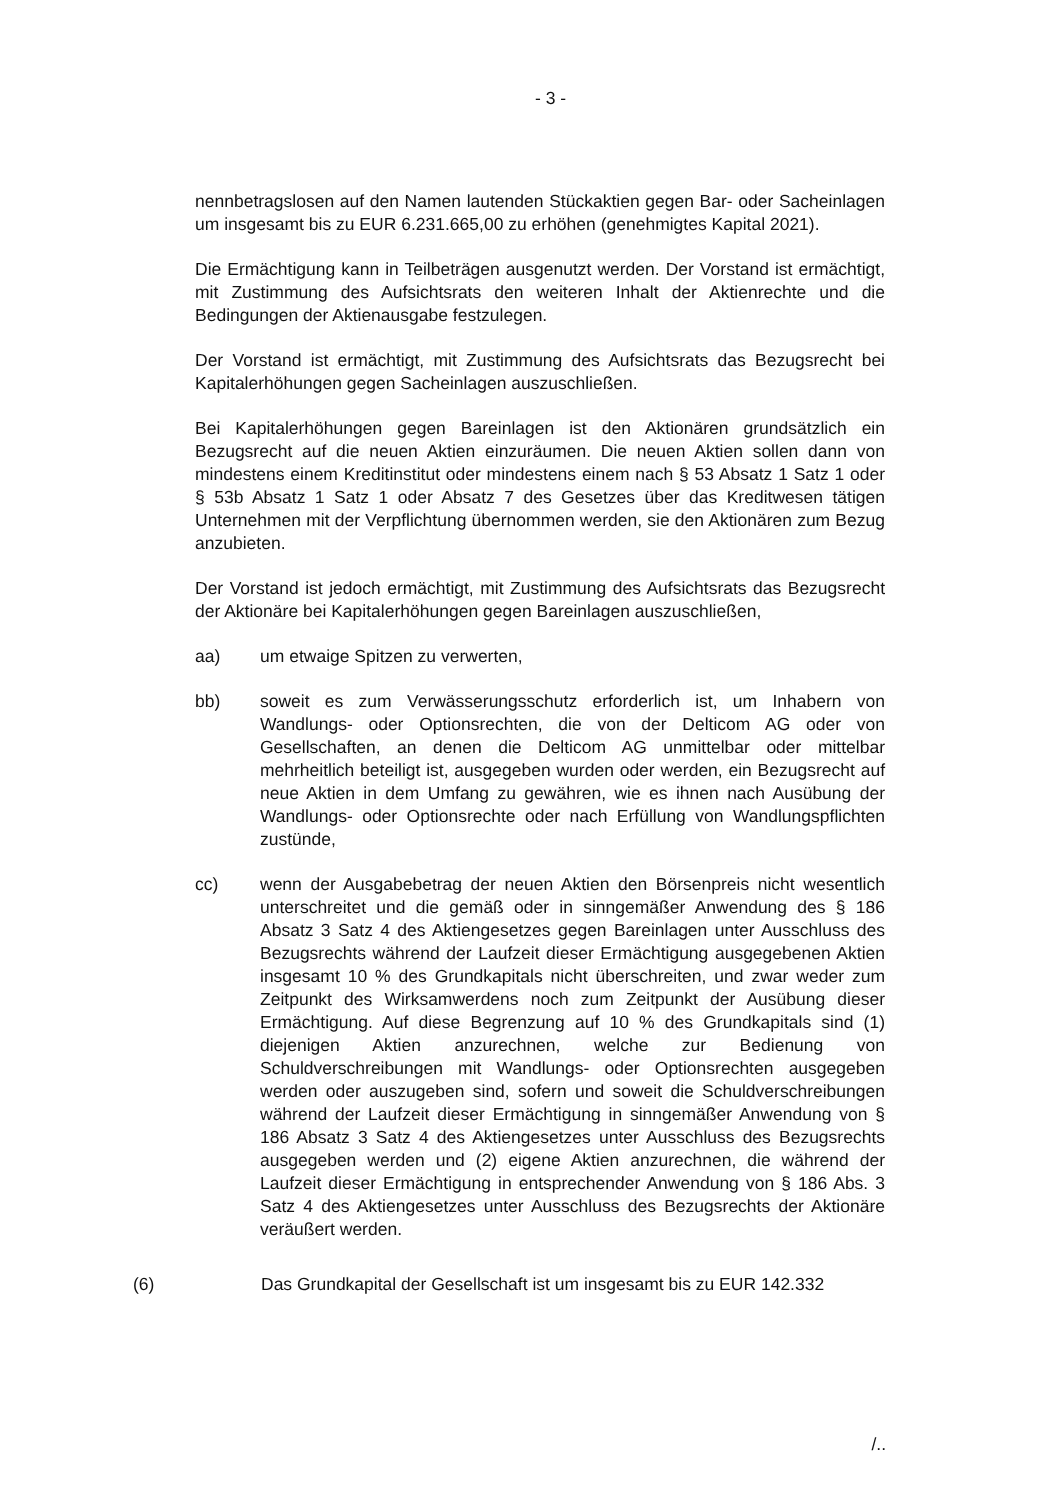- 3 -
nennbetragslosen auf den Namen lautenden Stückaktien gegen Bar- oder Sacheinlagen um insgesamt bis zu EUR 6.231.665,00 zu erhöhen (genehmigtes Kapital 2021).
Die Ermächtigung kann in Teilbeträgen ausgenutzt werden. Der Vorstand ist ermächtigt, mit Zustimmung des Aufsichtsrats den weiteren Inhalt der Aktienrechte und die Bedingungen der Aktienausgabe festzulegen.
Der Vorstand ist ermächtigt, mit Zustimmung des Aufsichtsrats das Bezugsrecht bei Kapitalerhöhungen gegen Sacheinlagen auszuschließen.
Bei Kapitalerhöhungen gegen Bareinlagen ist den Aktionären grundsätzlich ein Bezugsrecht auf die neuen Aktien einzuräumen. Die neuen Aktien sollen dann von mindestens einem Kreditinstitut oder mindestens einem nach § 53 Absatz 1 Satz 1 oder § 53b Absatz 1 Satz 1 oder Absatz 7 des Gesetzes über das Kreditwesen tätigen Unternehmen mit der Verpflichtung übernommen werden, sie den Aktionären zum Bezug anzubieten.
Der Vorstand ist jedoch ermächtigt, mit Zustimmung des Aufsichtsrats das Bezugsrecht der Aktionäre bei Kapitalerhöhungen gegen Bareinlagen auszuschließen,
aa) um etwaige Spitzen zu verwerten,
bb) soweit es zum Verwässerungsschutz erforderlich ist, um Inhabern von Wandlungs- oder Optionsrechten, die von der Delticom AG oder von Gesellschaften, an denen die Delticom AG unmittelbar oder mittelbar mehrheitlich beteiligt ist, ausgegeben wurden oder werden, ein Bezugsrecht auf neue Aktien in dem Umfang zu gewähren, wie es ihnen nach Ausübung der Wandlungs- oder Optionsrechte oder nach Erfüllung von Wandlungspflichten zustünde,
cc) wenn der Ausgabebetrag der neuen Aktien den Börsenpreis nicht wesentlich unterschreitet und die gemäß oder in sinngemäßer Anwendung des § 186 Absatz 3 Satz 4 des Aktiengesetzes gegen Bareinlagen unter Ausschluss des Bezugsrechts während der Laufzeit dieser Ermächtigung ausgegebenen Aktien insgesamt 10 % des Grundkapitals nicht überschreiten, und zwar weder zum Zeitpunkt des Wirksamwerdens noch zum Zeitpunkt der Ausübung dieser Ermächtigung. Auf diese Begrenzung auf 10 % des Grundkapitals sind (1) diejenigen Aktien anzurechnen, welche zur Bedienung von Schuldverschreibungen mit Wandlungs- oder Optionsrechten ausgegeben werden oder auszugeben sind, sofern und soweit die Schuldverschreibungen während der Laufzeit dieser Ermächtigung in sinngemäßer Anwendung von § 186 Absatz 3 Satz 4 des Aktiengesetzes unter Ausschluss des Bezugsrechts ausgegeben werden und (2) eigene Aktien anzurechnen, die während der Laufzeit dieser Ermächtigung in entsprechender Anwendung von § 186 Abs. 3 Satz 4 des Aktiengesetzes unter Ausschluss des Bezugsrechts der Aktionäre veräußert werden.
(6) Das Grundkapital der Gesellschaft ist um insgesamt bis zu EUR 142.332
/..